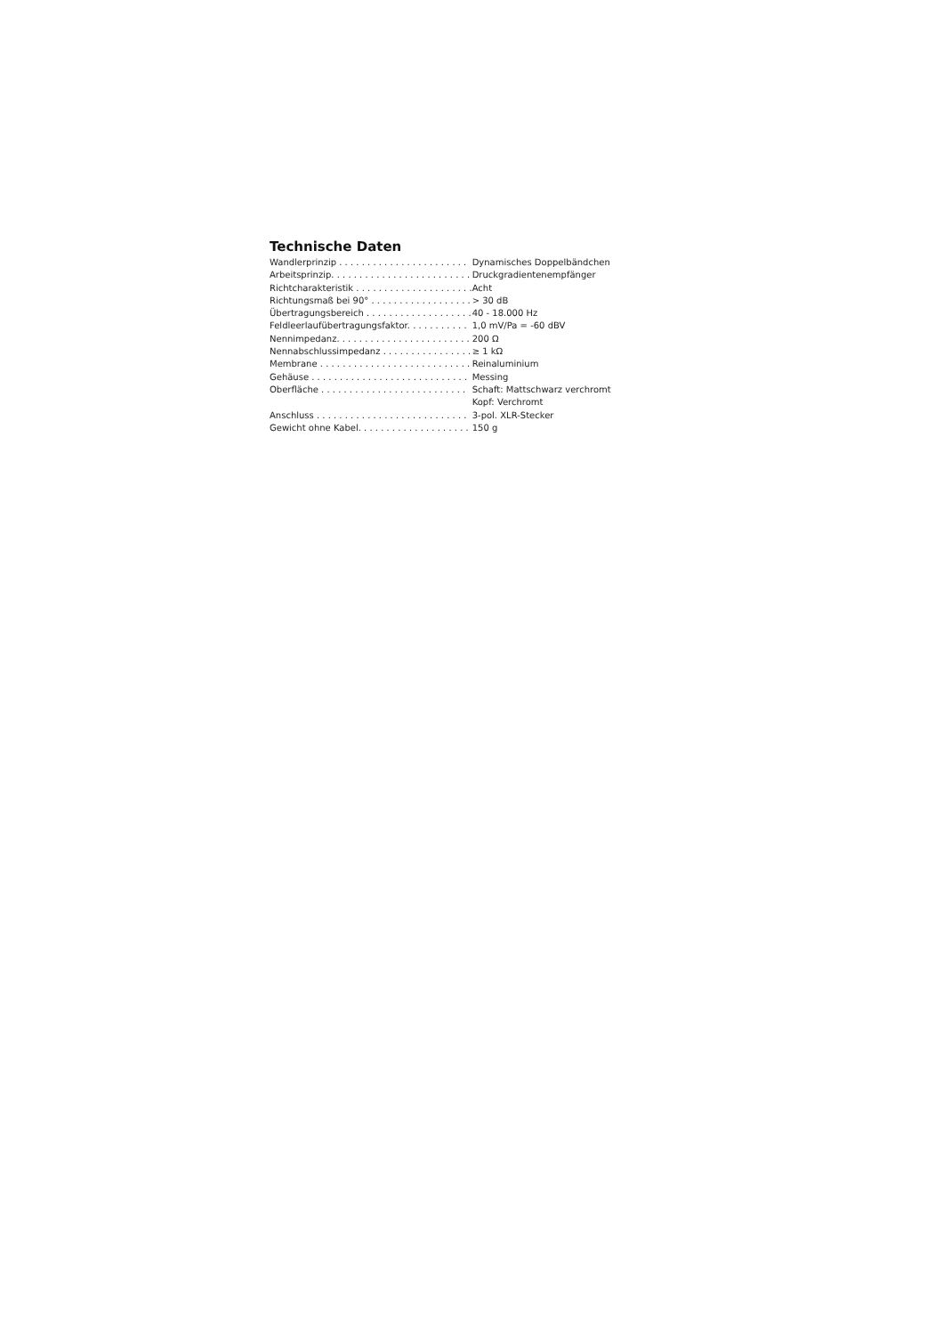Technische Daten
| Wandlerprinzip . . . . . . . . . . . . . . . . . . . . . . . | Dynamisches Doppelbändchen |
| Arbeitsprinzip. . . . . . . . . . . . . . . . . . . . . . . . . | Druckgradientenempfänger |
| Richtcharakteristik . . . . . . . . . . . . . . . . . . . . . | Acht |
| Richtungsmaß bei 90° . . . . . . . . . . . . . . . . . . | > 30 dB |
| Übertragungsbereich . . . . . . . . . . . . . . . . . . . | 40 - 18.000 Hz |
| Feldleerlaufübertragungsfaktor. . . . . . . . . . . | 1,0 mV/Pa = -60 dBV |
| Nennimpedanz. . . . . . . . . . . . . . . . . . . . . . . . | 200 Ω |
| Nennabschlussimpedanz . . . . . . . . . . . . . . . . | ≥ 1 kΩ |
| Membrane . . . . . . . . . . . . . . . . . . . . . . . . . . . | Reinaluminium |
| Gehäuse . . . . . . . . . . . . . . . . . . . . . . . . . . . . | Messing |
| Oberfläche . . . . . . . . . . . . . . . . . . . . . . . . . . | Schaft: Mattschwarz verchromt Kopf: Verchromt |
| Anschluss . . . . . . . . . . . . . . . . . . . . . . . . . . . | 3-pol. XLR-Stecker |
| Gewicht ohne Kabel. . . . . . . . . . . . . . . . . . . . | 150 g |